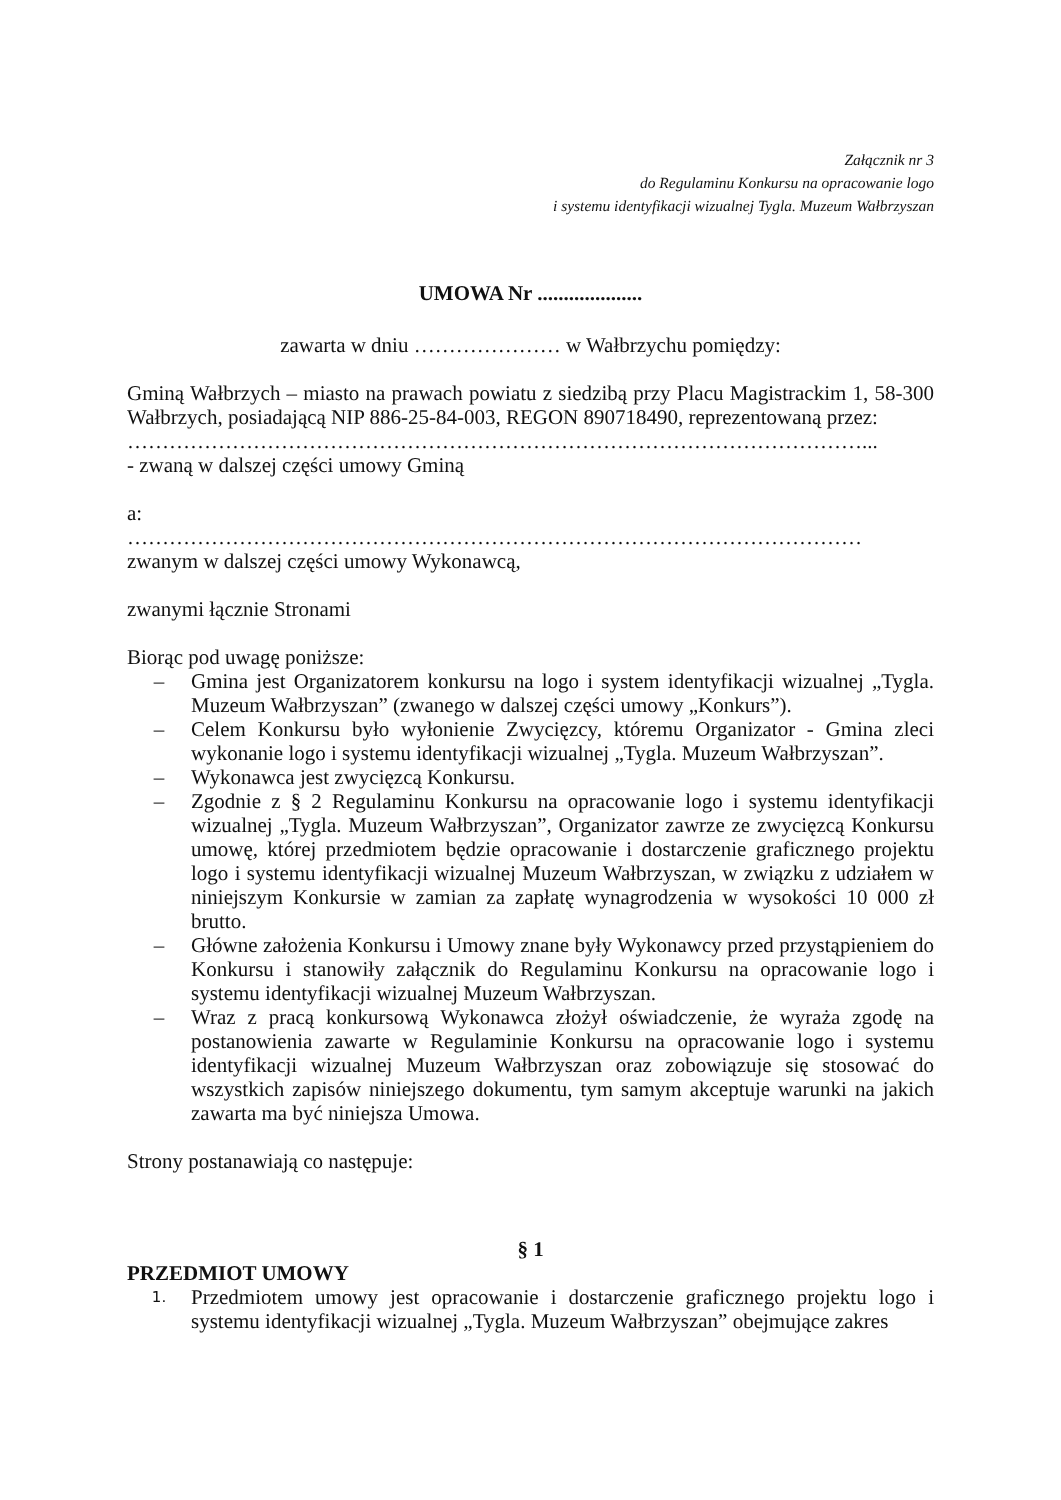Załącznik nr 3
do Regulaminu Konkursu na opracowanie logo
i systemu identyfikacji wizualnej Tygla. Muzeum Wałbrzyszan
UMOWA Nr ....................
zawarta w dniu ………………… w Wałbrzychu pomiędzy:
Gminą Wałbrzych – miasto na prawach powiatu z siedzibą przy Placu Magistrackim 1, 58-300 Wałbrzych, posiadającą NIP 886-25-84-003, REGON 890718490, reprezentowaną przez:
……………………………………………………………………………………………...
- zwaną w dalszej części umowy Gminą
a:
……………………………………………………………………………………………
zwanym w dalszej części umowy Wykonawcą,
zwanymi łącznie Stronami
Biorąc pod uwagę poniższe:
– Gmina jest Organizatorem konkursu na logo i system identyfikacji wizualnej „Tygla. Muzeum Wałbrzyszan” (zwanego w dalszej części umowy „Konkurs”).
– Celem Konkursu było wyłonienie Zwycięzcy, któremu Organizator - Gmina zleci wykonanie logo i systemu identyfikacji wizualnej „Tygla. Muzeum Wałbrzyszan”.
– Wykonawca jest zwycięzcą Konkursu.
– Zgodnie z § 2 Regulaminu Konkursu na opracowanie logo i systemu identyfikacji wizualnej „Tygla. Muzeum Wałbrzyszan”, Organizator zawrze ze zwycięzcą Konkursu umowę, której przedmiotem będzie opracowanie i dostarczenie graficznego projektu logo i systemu identyfikacji wizualnej Muzeum Wałbrzyszan, w związku z udziałem w niniejszym Konkursie w zamian za zapłatę wynagrodzenia w wysokości 10 000 zł brutto.
– Główne założenia Konkursu i Umowy znane były Wykonawcy przed przystąpieniem do Konkursu i stanowiły załącznik do Regulaminu Konkursu na opracowanie logo i systemu identyfikacji wizualnej Muzeum Wałbrzyszan.
– Wraz z pracą konkursową Wykonawca złożył oświadczenie, że wyraża zgodę na postanowienia zawarte w Regulaminie Konkursu na opracowanie logo i systemu identyfikacji wizualnej Muzeum Wałbrzyszan oraz zobowiązuje się stosować do wszystkich zapisów niniejszego dokumentu, tym samym akceptuje warunki na jakich zawarta ma być niniejsza Umowa.
Strony postanawiają co następuje:
§ 1
PRZEDMIOT UMOWY
1. Przedmiotem umowy jest opracowanie i dostarczenie graficznego projektu logo i systemu identyfikacji wizualnej „Tygla. Muzeum Wałbrzyszan” obejmujące zakres